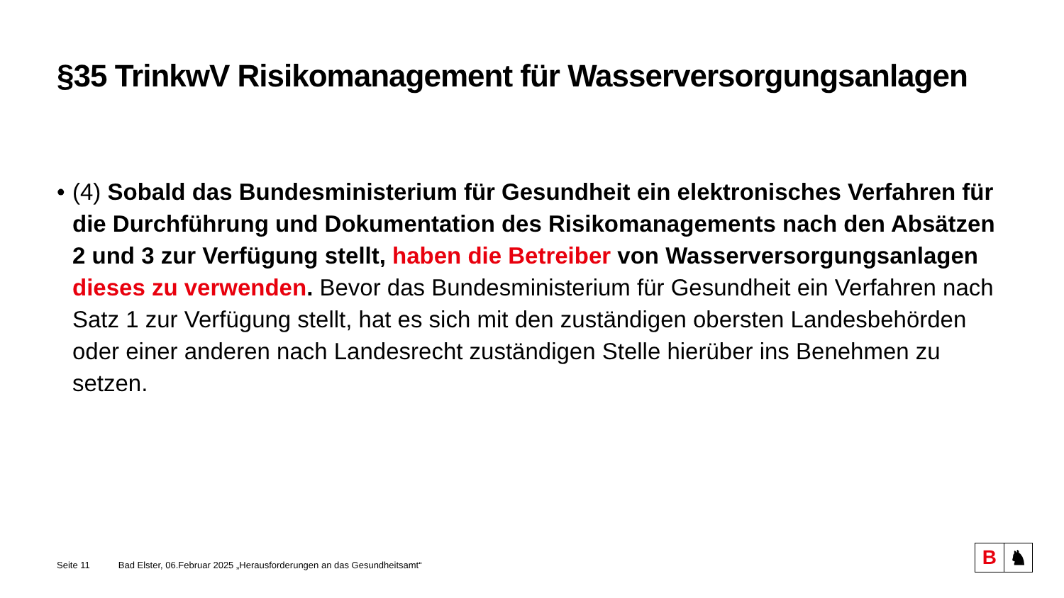§35 TrinkwV Risikomanagement für Wasserversorgungsanlagen
• (4) Sobald das Bundesministerium für Gesundheit ein elektronisches Verfahren für die Durchführung und Dokumentation des Risikomanagements nach den Absätzen 2 und 3 zur Verfügung stellt, haben die Betreiber von Wasserversorgungsanlagen dieses zu verwenden. Bevor das Bundesministerium für Gesundheit ein Verfahren nach Satz 1 zur Verfügung stellt, hat es sich mit den zuständigen obersten Landesbehörden oder einer anderen nach Landesrecht zuständigen Stelle hierüber ins Benehmen zu setzen.
Seite 11 Bad Elster, 06.Februar 2025 „Herausforderungen an das Gesundheitsamt“
B ♞